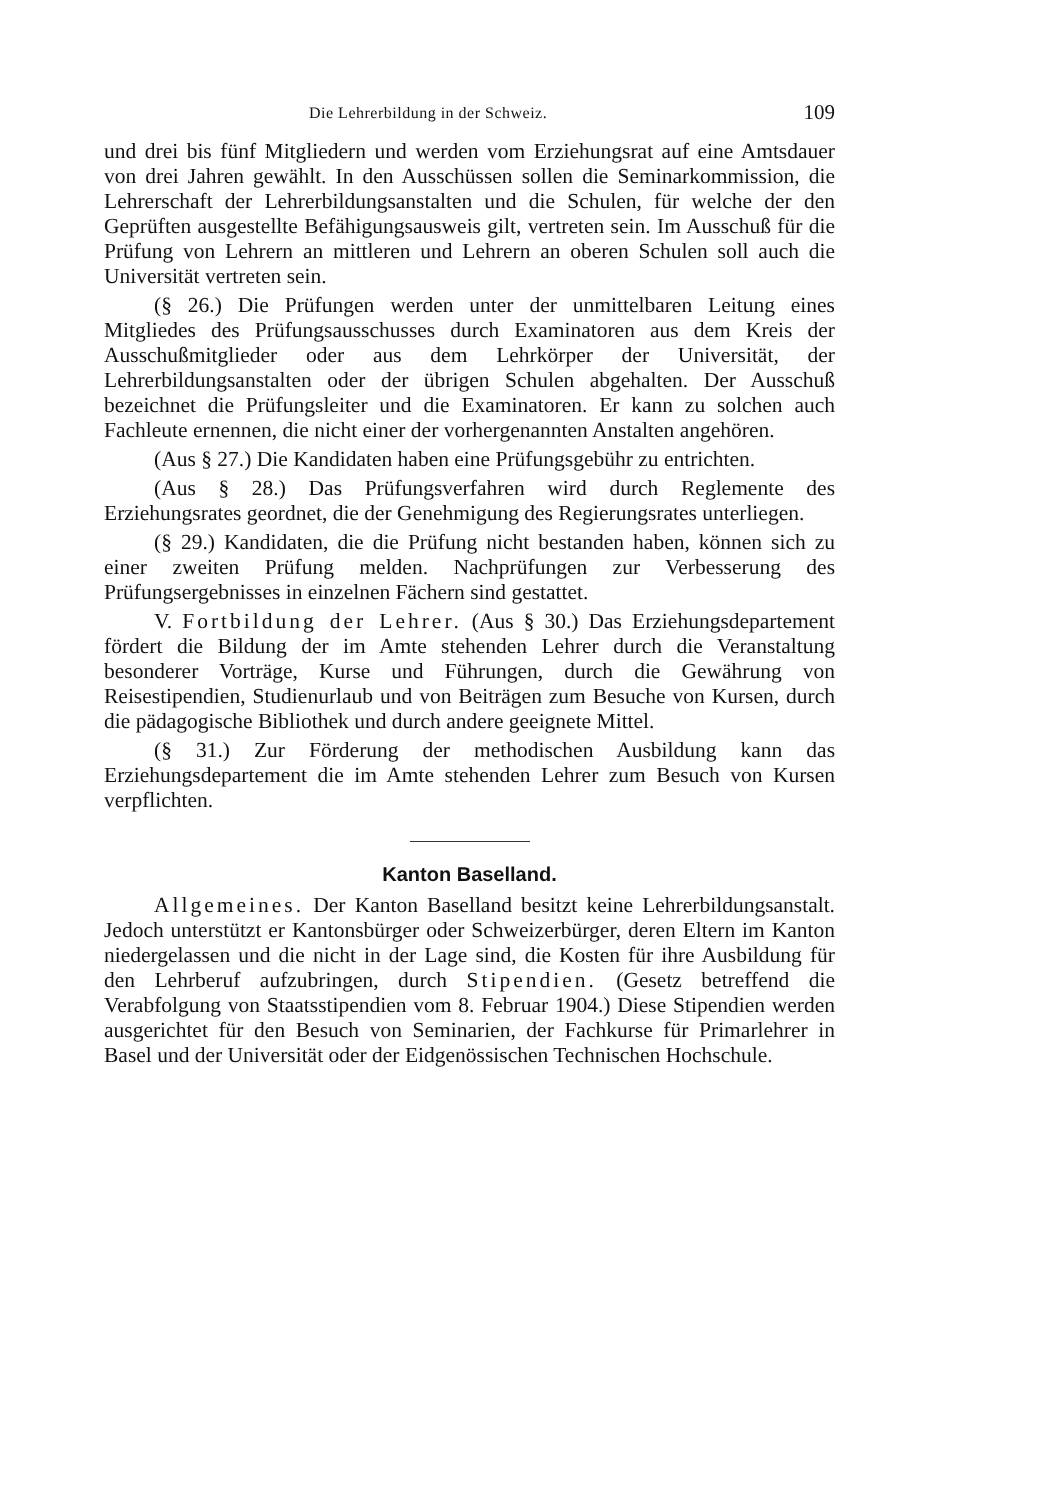Die Lehrerbildung in der Schweiz. 109
und drei bis fünf Mitgliedern und werden vom Erziehungsrat auf eine Amtsdauer von drei Jahren gewählt. In den Ausschüssen sollen die Seminarkommission, die Lehrerschaft der Lehrerbildungsanstalten und die Schulen, für welche der den Geprüften ausgestellte Befähigungsausweis gilt, vertreten sein. Im Ausschuß für die Prüfung von Lehrern an mittleren und Lehrern an oberen Schulen soll auch die Universität vertreten sein.
(§ 26.) Die Prüfungen werden unter der unmittelbaren Leitung eines Mitgliedes des Prüfungsausschusses durch Examinatoren aus dem Kreis der Ausschußmitglieder oder aus dem Lehrkörper der Universität, der Lehrerbildungsanstalten oder der übrigen Schulen abgehalten. Der Ausschuß bezeichnet die Prüfungsleiter und die Examinatoren. Er kann zu solchen auch Fachleute ernennen, die nicht einer der vorhergenannten Anstalten angehören.
(Aus § 27.) Die Kandidaten haben eine Prüfungsgebühr zu entrichten.
(Aus § 28.) Das Prüfungsverfahren wird durch Reglemente des Erziehungsrates geordnet, die der Genehmigung des Regierungsrates unterliegen.
(§ 29.) Kandidaten, die die Prüfung nicht bestanden haben, können sich zu einer zweiten Prüfung melden. Nachprüfungen zur Verbesserung des Prüfungsergebnisses in einzelnen Fächern sind gestattet.
V. Fortbildung der Lehrer. (Aus § 30.) Das Erziehungsdepartement fördert die Bildung der im Amte stehenden Lehrer durch die Veranstaltung besonderer Vorträge, Kurse und Führungen, durch die Gewährung von Reisestipendien, Studienurlaub und von Beiträgen zum Besuche von Kursen, durch die pädagogische Bibliothek und durch andere geeignete Mittel.
(§ 31.) Zur Förderung der methodischen Ausbildung kann das Erziehungsdepartement die im Amte stehenden Lehrer zum Besuch von Kursen verpflichten.
Kanton Baselland.
Allgemeines. Der Kanton Baselland besitzt keine Lehrerbildungsanstalt. Jedoch unterstützt er Kantonsbürger oder Schweizerbürger, deren Eltern im Kanton niedergelassen und die nicht in der Lage sind, die Kosten für ihre Ausbildung für den Lehrberuf aufzubringen, durch Stipendien. (Gesetz betreffend die Verabfolgung von Staatsstipendien vom 8. Februar 1904.) Diese Stipendien werden ausgerichtet für den Besuch von Seminarien, der Fachkurse für Primarlehrer in Basel und der Universität oder der Eidgenössischen Technischen Hochschule.